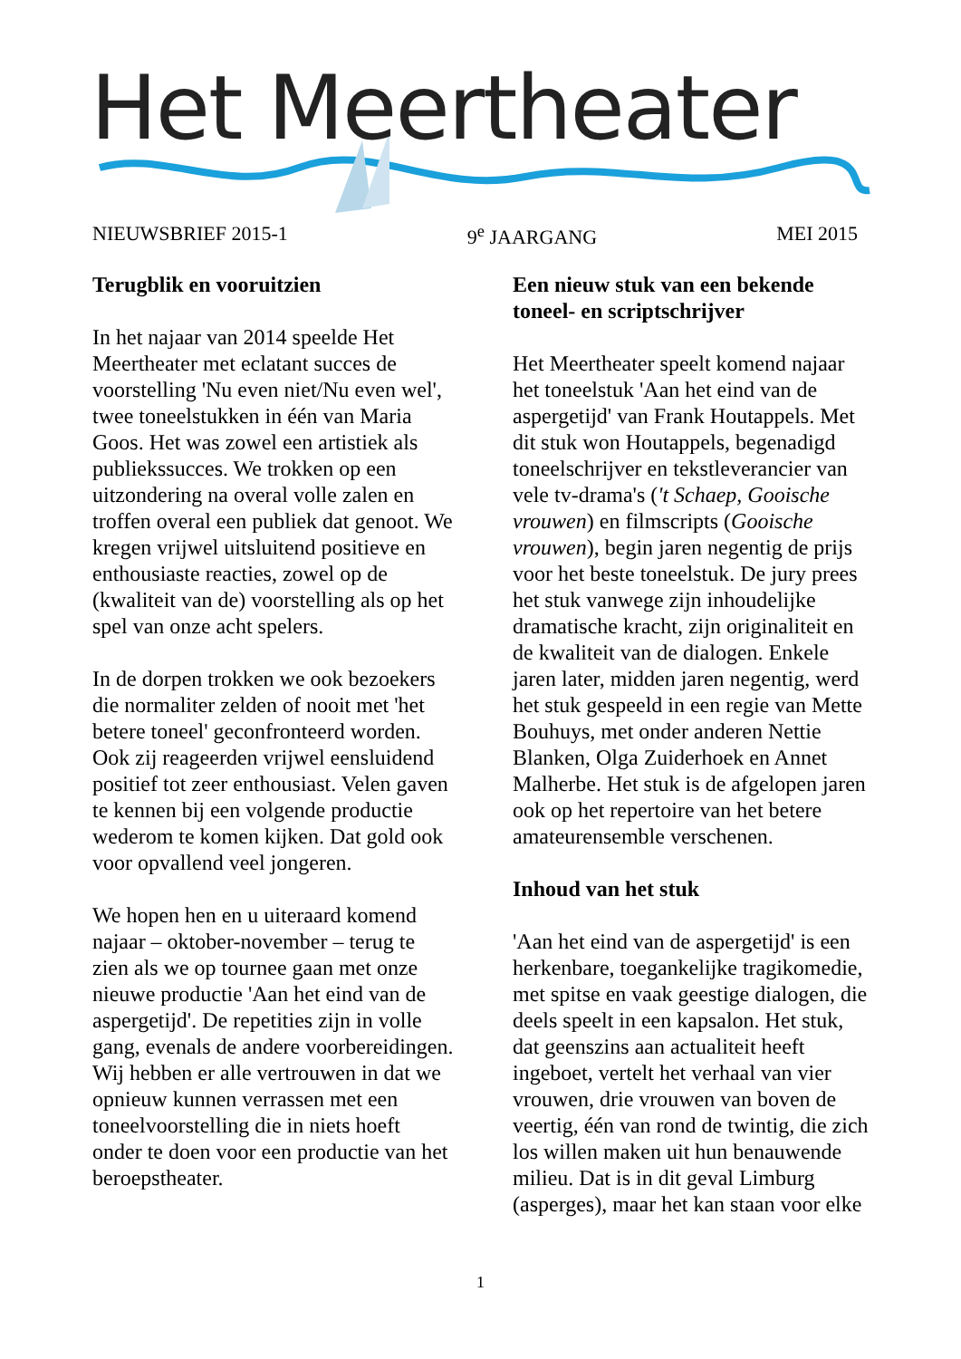Het Meertheater
NIEUWSBRIEF 2015-1 9<sup>e</sup> JAARGANG MEI 2015
Terugblik en vooruitzien
In het najaar van 2014 speelde Het Meertheater met eclatant succes de voorstelling 'Nu even niet/Nu even wel', twee toneelstukken in één van Maria Goos. Het was zowel een artistiek als publiekssucces. We trokken op een uitzondering na overal volle zalen en troffen overal een publiek dat genoot. We kregen vrijwel uitsluitend positieve en enthousiaste reacties, zowel op de (kwaliteit van de) voorstelling als op het spel van onze acht spelers.
In de dorpen trokken we ook bezoekers die normaliter zelden of nooit met 'het betere toneel' geconfronteerd worden. Ook zij reageerden vrijwel eensluidend positief tot zeer enthousiast. Velen gaven te kennen bij een volgende productie wederom te komen kijken. Dat gold ook voor opvallend veel jongeren.
We hopen hen en u uiteraard komend najaar – oktober-november – terug te zien als we op tournee gaan met onze nieuwe productie 'Aan het eind van de aspergetijd'. De repetities zijn in volle gang, evenals de andere voorbereidingen. Wij hebben er alle vertrouwen in dat we opnieuw kunnen verrassen met een toneelvoorstelling die in niets hoeft onder te doen voor een productie van het beroepstheater.
Een nieuw stuk van een bekende toneel- en scriptschrijver
Het Meertheater speelt komend najaar het toneelstuk 'Aan het eind van de aspergetijd' van Frank Houtappels. Met dit stuk won Houtappels, begenadigd toneelschrijver en tekstleverancier van vele tv-drama's ('t Schaep, Gooische vrouwen) en filmscripts (Gooische vrouwen), begin jaren negentig de prijs voor het beste toneelstuk. De jury prees het stuk vanwege zijn inhoudelijke dramatische kracht, zijn originaliteit en de kwaliteit van de dialogen. Enkele jaren later, midden jaren negentig, werd het stuk gespeeld in een regie van Mette Bouhuys, met onder anderen Nettie Blanken, Olga Zuiderhoek en Annet Malherbe. Het stuk is de afgelopen jaren ook op het repertoire van het betere amateurensemble verschenen.
Inhoud van het stuk
'Aan het eind van de aspergetijd' is een herkenbare, toegankelijke tragikomedie, met spitse en vaak geestige dialogen, die deels speelt in een kapsalon. Het stuk, dat geenszins aan actualiteit heeft ingeboet, vertelt het verhaal van vier vrouwen, drie vrouwen van boven de veertig, één van rond de twintig, die zich los willen maken uit hun benauwende milieu. Dat is in dit geval Limburg (asperges), maar het kan staan voor elke
1